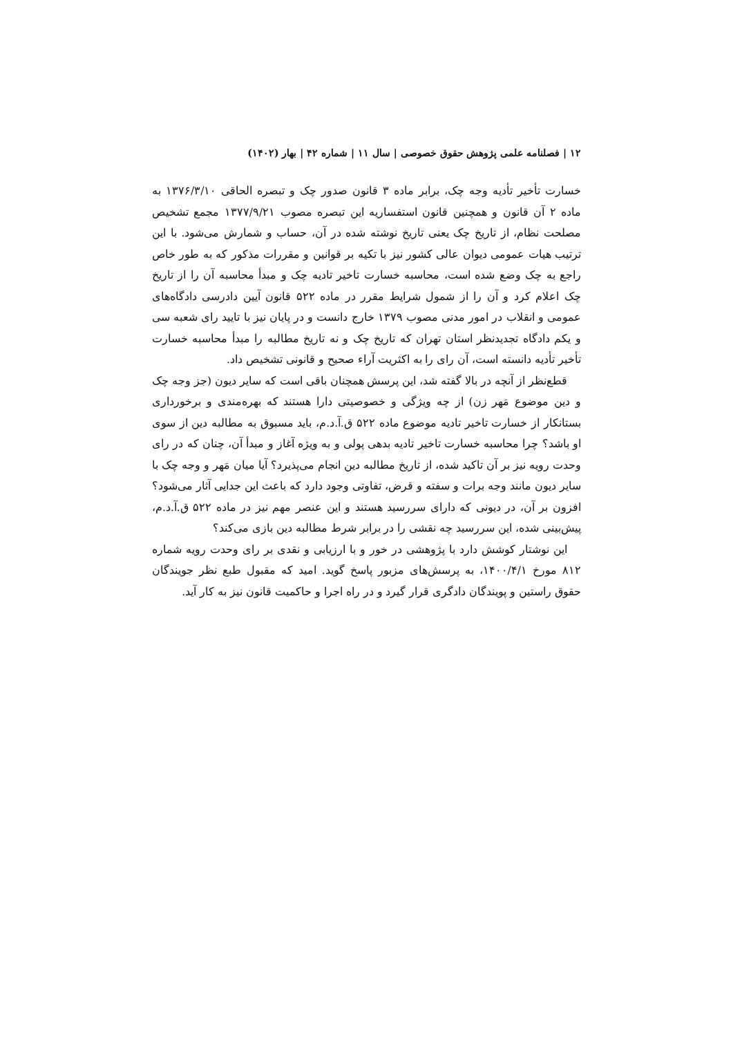۱۲ | فصلنامه علمی پژوهش حقوق خصوصی | سال ۱۱ | شماره ۴۲ | بهار (۱۴۰۲)
خسارت تأخیر تأدیه وجه چک، برابر ماده ۳ قانون صدور چک و تبصره الحاقی ۱۳۷۶/۳/۱۰ به ماده ۲ آن قانون و همچنین قانون استفساریه این تبصره مصوب ۱۳۷۷/۹/۲۱ مجمع تشخیص مصلحت نظام، از تاریخ چک یعنی تاریخ نوشته شده در آن، حساب و شمارش می‌شود. با این ترتیب هیات عمومی دیوان عالی کشور نیز با تکیه بر قوانین و مقررات مذکور که به طور خاص راجع به چک وضع شده است، محاسبه خسارت تاخیر تادیه چک و مبدأ محاسبه آن را از تاریخ چک اعلام کرد و آن را از شمول شرایط مقرر در ماده ۵۲۲ قانون آیین دادرسی دادگاه‌های عمومی و انقلاب در امور مدنی مصوب ۱۳۷۹ خارج دانست و در پایان نیز با تایید رای شعبه سی و یکم دادگاه تجدیدنظر استان تهران که تاریخ چک و نه تاریخ مطالبه را مبدأ محاسبه خسارت تأخیر تأدیه دانسته است، آن رای را به اکثریت آراء صحیح و قانونی تشخیص داد.
قطع‌نظر از آنچه در بالا گفته شد، این پرسش همچنان باقی است که سایر دیون (جز وجه چک و دین موضوع مَهر زن) از چه ویژگی و خصوصیتی دارا هستند که بهره‌مندی و برخورداری بستانکار از خسارت تاخیر تادیه موضوع ماده ۵۲۲ ق.آ.د.م، باید مسبوق به مطالبه دین از سوی او باشد؟ چرا محاسبه خسارت تاخیر تادیه بدهی پولی و به ویژه آغاز و مبدأ آن، چنان که در رای وحدت رویه نیز بر آن تاکید شده، از تاریخ مطالبه دین انجام می‌پذیرد؟ آیا میان مَهر و وجه چک با سایر دیون مانند وجه برات و سفته و قرض، تفاوتی وجود دارد که باعث این جدایی آثار می‌شود؟ افزون بر آن، در دیونی که دارای سررسید هستند و این عنصر مهم نیز در ماده ۵۲۲ ق.آ.د.م، پیش‌بینی شده، این سررسید چه نقشی را در برابر شرط مطالبه دین بازی می‌کند؟
این نوشتار کوشش دارد با پژوهشی در خور و با ارزیابی و نقدی بر رای وحدت رویه شماره ۸۱۲ مورخ ۱۴۰۰/۴/۱، به پرسش‌های مزبور پاسخ گوید. امید که مقبول طبع نظر جویندگان حقوق راستین و پویندگان دادگری قرار گیرد و در راه اجرا و حاکمیت قانون نیز به کار آید.